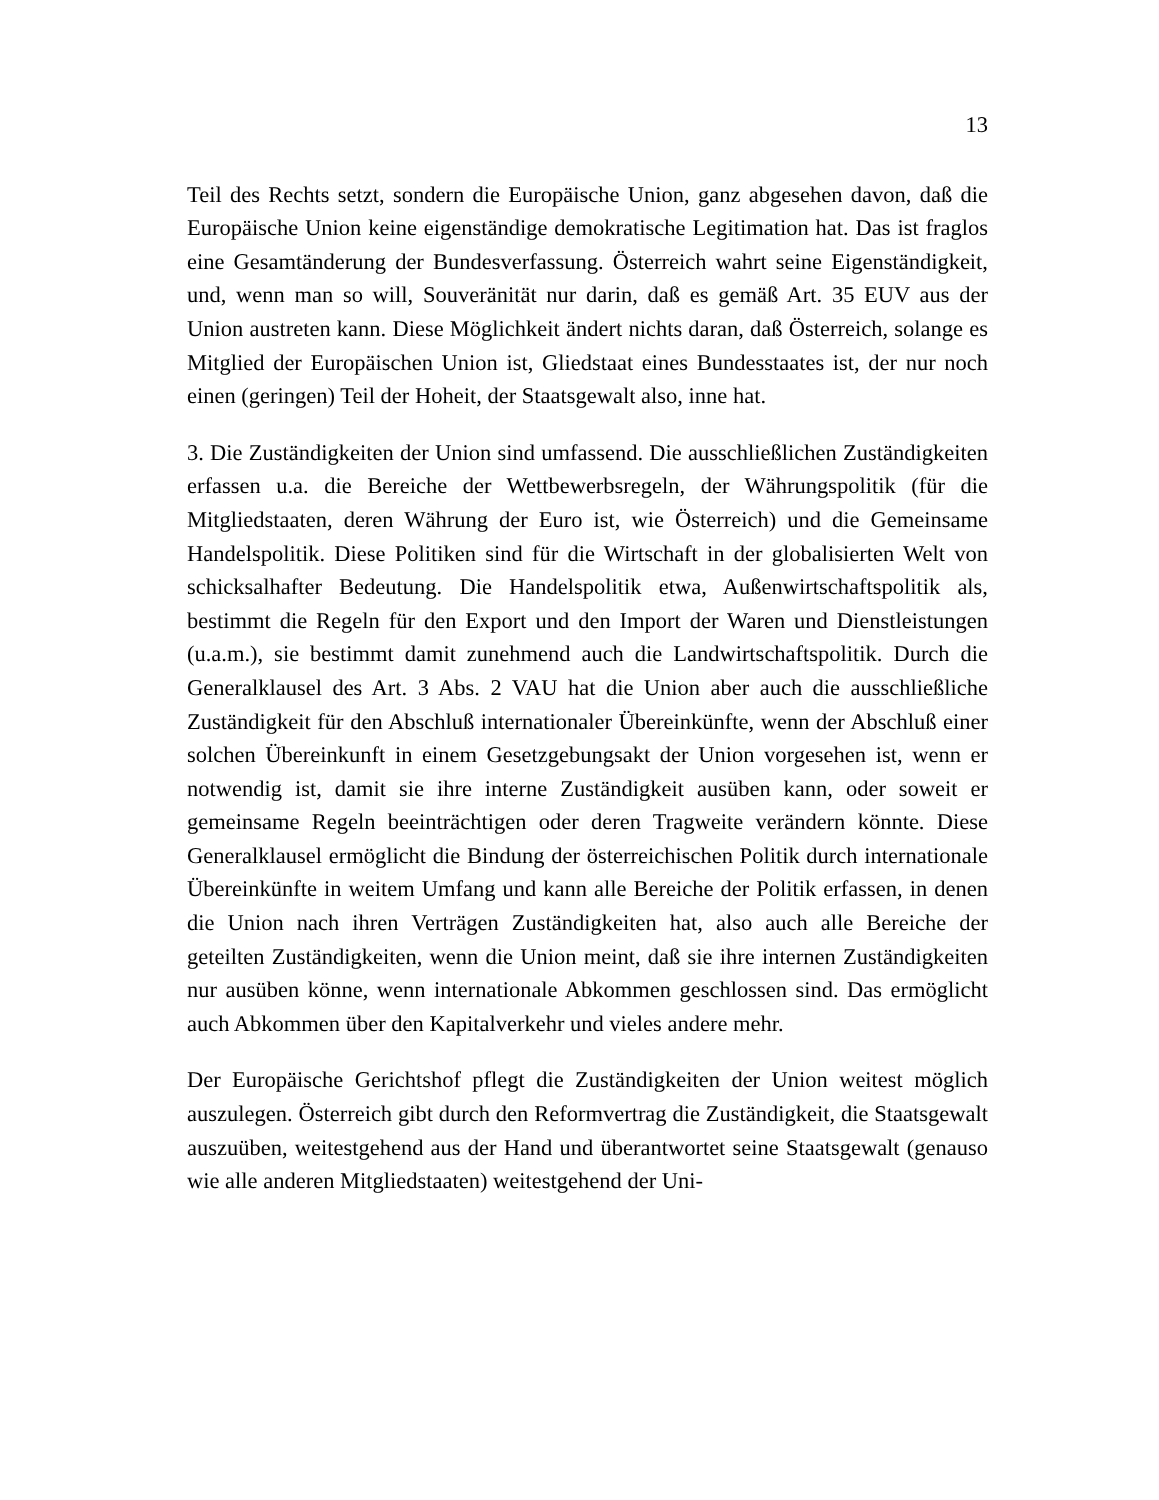13
Teil des Rechts setzt, sondern die Europäische Union, ganz abgesehen davon, daß die Europäische Union keine eigenständige demokratische Legitimation hat. Das ist fraglos eine Gesamtänderung der Bundesverfassung. Österreich wahrt seine Eigenständigkeit, und, wenn man so will, Souveränität nur darin, daß es gemäß Art. 35 EUV aus der Union austreten kann. Diese Möglichkeit ändert nichts daran, daß Österreich, solange es Mitglied der Europäischen Union ist, Gliedstaat eines Bundesstaates ist, der nur noch einen (geringen) Teil der Hoheit, der Staatsgewalt also, inne hat.
3. Die Zuständigkeiten der Union sind umfassend. Die ausschließlichen Zuständigkeiten erfassen u.a. die Bereiche der Wettbewerbsregeln, der Währungspolitik (für die Mitgliedstaaten, deren Währung der Euro ist, wie Österreich) und die Gemeinsame Handelspolitik. Diese Politiken sind für die Wirtschaft in der globalisierten Welt von schicksalhafter Bedeutung. Die Handelspolitik etwa, Außenwirtschaftspolitik als, bestimmt die Regeln für den Export und den Import der Waren und Dienstleistungen (u.a.m.), sie bestimmt damit zunehmend auch die Landwirtschaftspolitik. Durch die Generalklausel des Art. 3 Abs. 2 VAU hat die Union aber auch die ausschließliche Zuständigkeit für den Abschluß internationaler Übereinkünfte, wenn der Abschluß einer solchen Übereinkunft in einem Gesetzgebungsakt der Union vorgesehen ist, wenn er notwendig ist, damit sie ihre interne Zuständigkeit ausüben kann, oder soweit er gemeinsame Regeln beeinträchtigen oder deren Tragweite verändern könnte. Diese Generalklausel ermöglicht die Bindung der österreichischen Politik durch internationale Übereinkünfte in weitem Umfang und kann alle Bereiche der Politik erfassen, in denen die Union nach ihren Verträgen Zuständigkeiten hat, also auch alle Bereiche der geteilten Zuständigkeiten, wenn die Union meint, daß sie ihre internen Zuständigkeiten nur ausüben könne, wenn internationale Abkommen geschlossen sind. Das ermöglicht auch Abkommen über den Kapitalverkehr und vieles andere mehr.
Der Europäische Gerichtshof pflegt die Zuständigkeiten der Union weitest möglich auszulegen. Österreich gibt durch den Reformvertrag die Zuständigkeit, die Staatsgewalt auszuüben, weitestgehend aus der Hand und überantwortet seine Staatsgewalt (genauso wie alle anderen Mitgliedstaaten) weitestgehend der Uni-